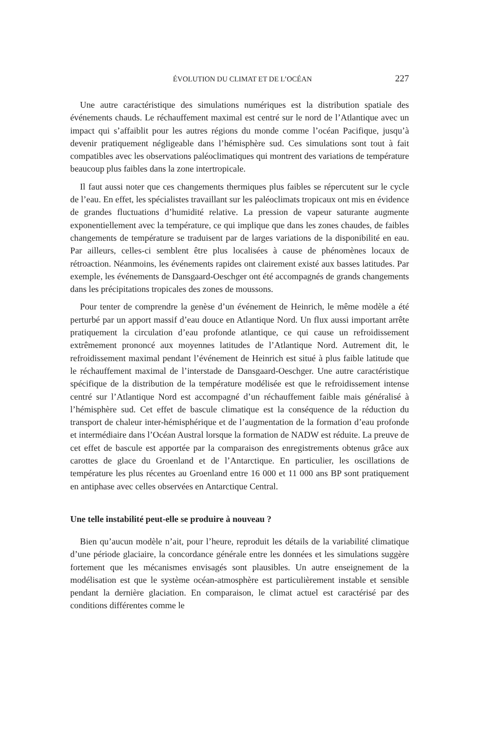ÉVOLUTION DU CLIMAT ET DE L’OCÉAN 227
Une autre caractéristique des simulations numériques est la distribution spatiale des événements chauds. Le réchauffement maximal est centré sur le nord de l’Atlantique avec un impact qui s’affaiblit pour les autres régions du monde comme l’océan Pacifique, jusqu’à devenir pratiquement négligeable dans l’hémisphère sud. Ces simulations sont tout à fait compatibles avec les observations paléoclimatiques qui montrent des variations de température beaucoup plus faibles dans la zone intertropicale.
Il faut aussi noter que ces changements thermiques plus faibles se répercutent sur le cycle de l’eau. En effet, les spécialistes travaillant sur les paléoclimats tropicaux ont mis en évidence de grandes fluctuations d’humidité relative. La pression de vapeur saturante augmente exponentiellement avec la température, ce qui implique que dans les zones chaudes, de faibles changements de température se traduisent par de larges variations de la disponibilité en eau. Par ailleurs, celles-ci semblent être plus localisées à cause de phénomènes locaux de rétroaction. Néanmoins, les événements rapides ont clairement existé aux basses latitudes. Par exemple, les événements de Dansgaard-Oeschger ont été accompagnés de grands changements dans les précipitations tropicales des zones de moussons.
Pour tenter de comprendre la genèse d’un événement de Heinrich, le même modèle a été perturbé par un apport massif d’eau douce en Atlantique Nord. Un flux aussi important arrête pratiquement la circulation d’eau profonde atlantique, ce qui cause un refroidissement extrêmement prononcé aux moyennes latitudes de l’Atlantique Nord. Autrement dit, le refroidissement maximal pendant l’événement de Heinrich est situé à plus faible latitude que le réchauffement maximal de l’interstade de Dansgaard-Oeschger. Une autre caractéristique spécifique de la distribution de la température modélisée est que le refroidissement intense centré sur l’Atlantique Nord est accompagné d’un réchauffement faible mais généralisé à l’hémisphère sud. Cet effet de bascule climatique est la conséquence de la réduction du transport de chaleur inter-hémisphérique et de l’augmentation de la formation d’eau profonde et intermédiaire dans l’Océan Austral lorsque la formation de NADW est réduite. La preuve de cet effet de bascule est apportée par la comparaison des enregistrements obtenus grâce aux carottes de glace du Groenland et de l’Antarctique. En particulier, les oscillations de température les plus récentes au Groenland entre 16 000 et 11 000 ans BP sont pratiquement en antiphase avec celles observées en Antarctique Central.
Une telle instabilité peut-elle se produire à nouveau ?
Bien qu’aucun modèle n’ait, pour l’heure, reproduit les détails de la variabilité climatique d’une période glaciaire, la concordance générale entre les données et les simulations suggère fortement que les mécanismes envisagés sont plausibles. Un autre enseignement de la modélisation est que le système océan-atmosphère est particulièrement instable et sensible pendant la dernière glaciation. En comparaison, le climat actuel est caractérisé par des conditions différentes comme le